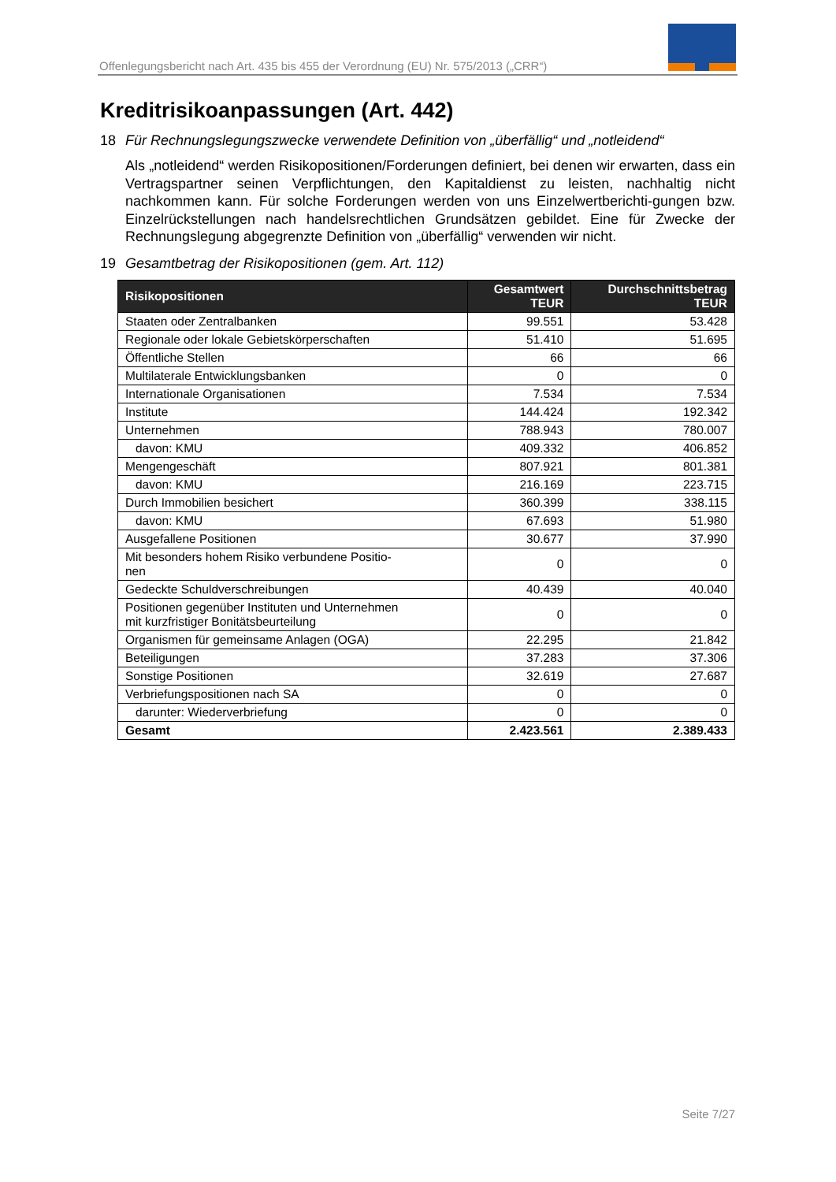Offenlegungsbericht nach Art. 435 bis 455 der Verordnung (EU) Nr. 575/2013 („CRR“)
Kreditrisikoanpassungen (Art. 442)
18 Für Rechnungslegungszwecke verwendete Definition von „überfällig“ und „notleidend“
Als „notleidend“ werden Risikopositionen/Forderungen definiert, bei denen wir erwarten, dass ein Vertragspartner seinen Verpflichtungen, den Kapitaldienst zu leisten, nachhaltig nicht nachkommen kann. Für solche Forderungen werden von uns Einzelwertberichti-gungen bzw. Einzelrückstellungen nach handelsrechtlichen Grundsätzen gebildet. Eine für Zwecke der Rechnungslegung abgegrenzte Definition von „überfällig“ verwenden wir nicht.
19 Gesamtbetrag der Risikopositionen (gem. Art. 112)
| Risikopositionen | Gesamtwert TEUR | Durchschnittsbetrag TEUR |
| --- | --- | --- |
| Staaten oder Zentralbanken | 99.551 | 53.428 |
| Regionale oder lokale Gebietskörperschaften | 51.410 | 51.695 |
| Öffentliche Stellen | 66 | 66 |
| Multilaterale Entwicklungsbanken | 0 | 0 |
| Internationale Organisationen | 7.534 | 7.534 |
| Institute | 144.424 | 192.342 |
| Unternehmen | 788.943 | 780.007 |
| davon: KMU | 409.332 | 406.852 |
| Mengengeschäft | 807.921 | 801.381 |
| davon: KMU | 216.169 | 223.715 |
| Durch Immobilien besichert | 360.399 | 338.115 |
| davon: KMU | 67.693 | 51.980 |
| Ausgefallene Positionen | 30.677 | 37.990 |
| Mit besonders hohem Risiko verbundene Positio- nen | 0 | 0 |
| Gedeckte Schuldverschreibungen | 40.439 | 40.040 |
| Positionen gegenüber Instituten und Unternehmen mit kurzfristiger Bonitätsbeurteilung | 0 | 0 |
| Organismen für gemeinsame Anlagen (OGA) | 22.295 | 21.842 |
| Beteiligungen | 37.283 | 37.306 |
| Sonstige Positionen | 32.619 | 27.687 |
| Verbriefungspositionen nach SA | 0 | 0 |
| darunter: Wiederverbriefung | 0 | 0 |
| Gesamt | 2.423.561 | 2.389.433 |
Seite 7/27